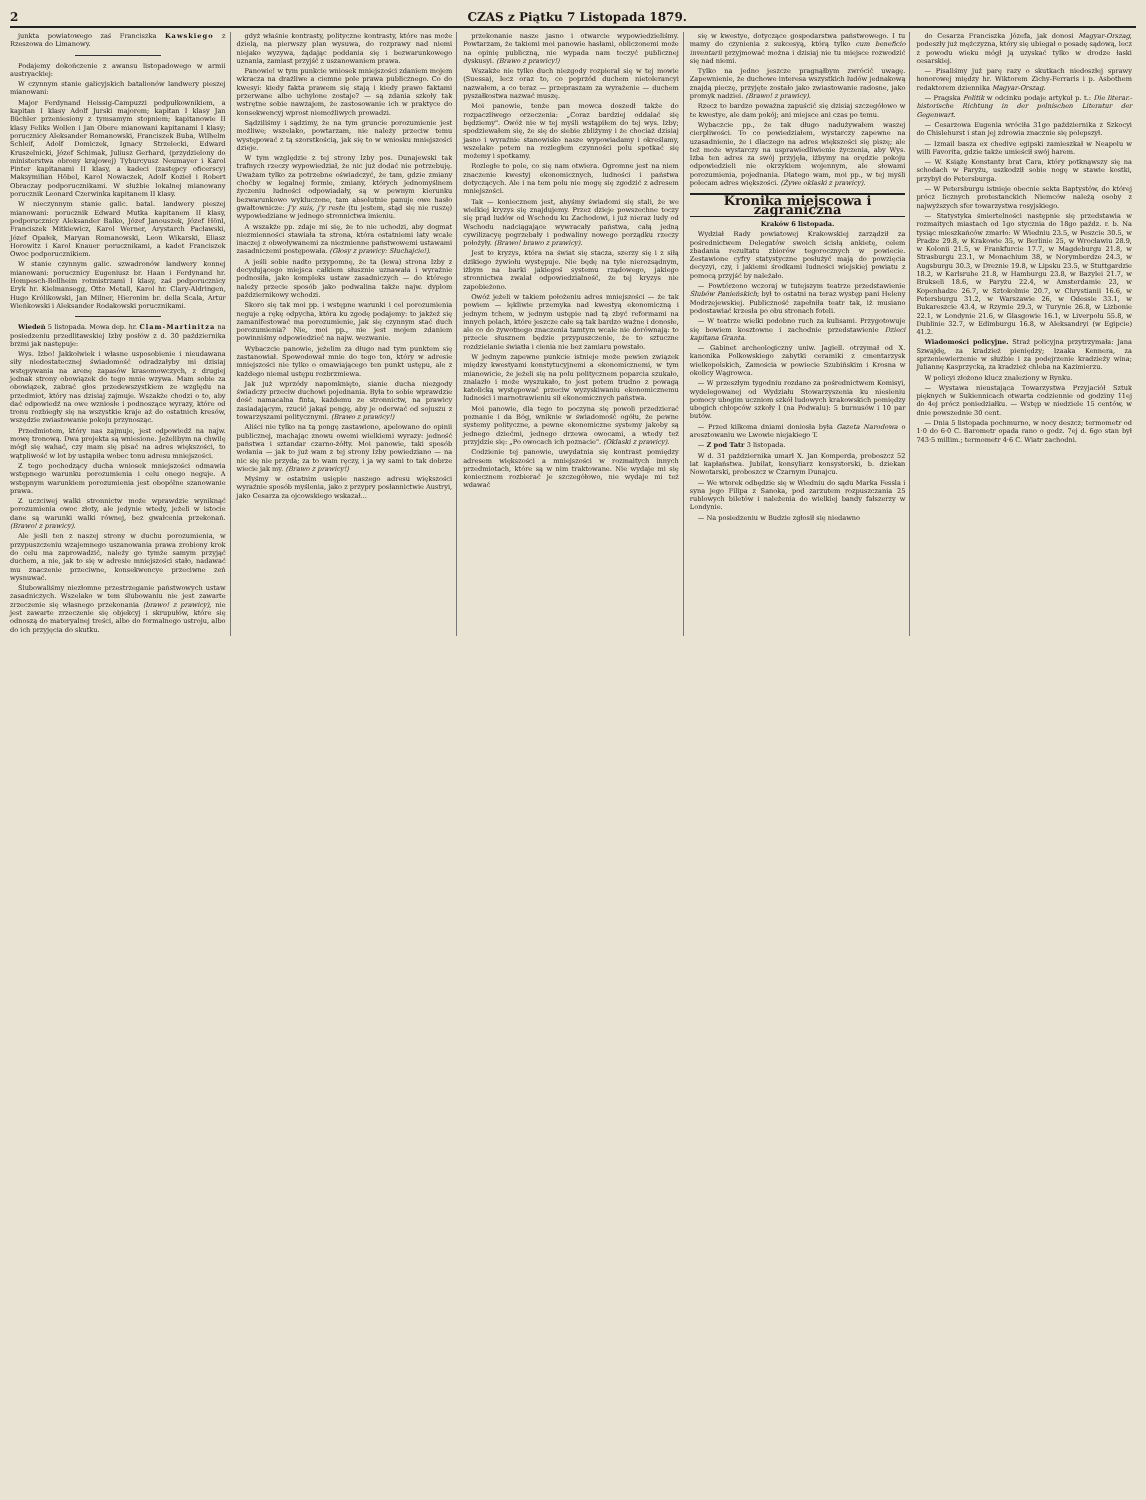2 CZAS z Piątku 7 Listopada 1879.
junkta powiatowego zaś Franciszka Kawskiego z Rzeszowa do Limanowy.
Podajemy dokończenie z awansu listopadowego w armii austryackiej:
W czynnym stanie galicyjskich batalionów landwery pieszej mianowani:
Major Ferdynand Heissig-Campuzzi podpułkownikiem, a kapitan I klasy Adolf Jurski majorem; kapitan I klasy Jan Büchler przeniesiony z tymsamym stopniem; kapitanowie II klasy Feliks Wollen i Jan Obere mianowani kapitanami I klasy; porucznicy Aleksander Romanowski, Franciszek Buba, Wilhelm Schleif, Adolf Domiczek, Ignacy Strzelecki, Edward Kruszelnicki, Józef Schimak, Juliusz Gerhard, (przydzielony do ministerstwa obrony krajowej) Tyburcyusz Neumayer i Karol Pinter kapitanami II klasy, a kadeci (zastępcy oficerscy) Maksymilian Höbel, Karol Nowaczek, Adolf Kozieł i Robert Obraczay podporucznikami. W służbie lokalnej mianowany porucznik Leonard Czerwinka kapitanem II klasy.
W nieczynnym stanie galic. batal. landwery pieszej mianowani: porucznik Edward Mutka kapitanem II klasy, podporucznicy Aleksander Balko, Józef Janouszek, Józef Hönl, Franciszek Mitkiewicz, Karol Werner, Arystarch Pacławski, Józef Opałek, Maryan Romanowski, Leon Wikarski, Eliasz Horowitz i Karol Knauer porucznikami, a kadet Franciszek Owoc podporucznikiem.
W stanie czynnym galic. szwadronów landwery konnej mianowani: porucznicy Eugeniusz br. Haan i Ferdynand hr. Hompesch-Bollheim rotmistrzami I klasy, zaś podporucznicy Eryk hr. Kielmansegg, Otto Metall, Karol hr. Clary-Aldringen, Hugo Królikowski, Jan Milner, Hieronim br. della Scala, Artur Wieńkowski i Aleksander Rodakowski porucznikami.
Wiedeń 5 listopada. Mowa dep. hr. Clam-Martinitza na posiedzeniu przedlitawskiej Izby posłów z d. 30 października brzmi jak następuje:
Wys. Izbo! Jakkolwiek i własne usposobienie i nieudawana siły niedostatecznej świadomość odradzałyby mi dzisiaj wstępywania na arenę zapasów krasomowczych, z drugiej jednak strony obowiązek do tego mnie wzywa. Mam sobie za obowiązek, zabrać głos przedewszystkiem ze względu na przedmiot, który nas dzisiaj zajmuje. Wszakże chodzi o to, aby dać odpowiedź na owe wzniosłe i podnoszące wyrazy, które od tronu rozbiegły się na wszystkie kraje aż do ostatnich kresów, wszędzie zwiastowanie pokoju przynosząc.
Przedmiotem, który nas zajmuje, jest odpowiedź na najw. mowę tronową. Dwa projekta są wniesione. Jeżelibym na chwilę mógł się wahać, czy mam się pisać na adres większości, to wątpliwość w lot by ustąpiła wobec tonu adresu mniejszości.
Z tego pochodzący ducha wniosek mniejszości odmawia wstępnego warunku porozumienia i celu onego neguje. A wstępnym warunkiem porozumienia jest obopólne szanowanie prawa.
Z uczciwej walki stronnictw może wprawdzie wyniknąć porozumienia owoc złoty, ale jedynie wtedy, jeżeli w istocie dane są warunki walki równej, bez gwałcenia przekonań. (Brawo! z prawicy).
Ale jeśli ten z naszej strony w duchu porozumienia, w przypuszczeniu wzajemnego uszanowania prawa zrobiony krok do celu ma zaprowadzić, należy go tymże samym przyjąć duchem, a nie, jak to się w adresie mniejszości stało, nadawać mu znaczenie przeciwne, konsekwencye przeciwne zeń wysnuwać.
Ślubowaliśmy niezłomne przestrzeganie państwowych ustaw zasadniczych. Wszelako w tem ślubowaniu nie jest zawarte zrzeczenie się własnego przekonania (brawo! z prawicy), nie jest zawarte zrzeczenie się objekcyj i skrupułów, które się odnoszą do materyalnej treści, albo do formalnego ustroju, albo do ich przyjęcia do skutku.
gdyż właśnie kontrasty, polityczne kontrasty, które nas może dzielą, na pierwszy plan wysuwa, do rozprawy nad niemi niejako wyzywa, żądając poddania się i bezwarunkowego uznania, zamiast przyjść z uszanowaniem prawa.
Panowie! w tym punkcie wniosek mniejszości zdaniem mojem wkracza na drażliwe a ciemne pole prawa publicznego. Co do kwesyi: kiedy fakta prawem się stają i kiedy prawo faktami przerwane albo uchylone zostaje? — są zdania szkoły tak wstrętne sobie nawzajem, że zastosowanie ich w praktyce do konsekwencyj wprost niemożliwych prowadzi.
Sądziliśmy i sądzimy, że na tym gruncie porozumienie jest możliwe; wszelako, powtarzam, nie należy przeciw temu występować z tą szorstkością, jak się to w wniosku mniejszości dzieje.
W tym względzie z tej strony Izby pos. Dunajewski tak trafnych rzeczy wypowiedział, że nic już dodać nie potrzebuję. Uważam tylko za potrzebne oświadczyć, że tam, gdzie zmiany choćby w legalnej formie, zmiany, których jednomyślnem życzeniu ludności odpowiadały, są w pewnym kierunku bezwarunkowo wykluczone, tam absolutnie panuje owe hasło gwałtownicze: J'y suis, j'y reste (tu jestem, stąd się nie ruszę) wypowiedziane w jednego stronnictwa imieniu.
A wszakże pp. zdaje mi się, że to nie uchodzi, aby dogmat niezmienności stawiała ta strona, która ostatniemi laty wcale inaczej z obwoływanemi za niezmienne państwowemi ustawami zasadniczemi postępowała. (Głosy z prawicy: Słuchajcie!).
A jeśli sobie nadto przypomnę, że ta (lewa) strona Izby z decydującego miejsca całkiem słusznie uznawała i wyraźnie podnosiła, jako kompleks ustaw zasadniczych — do którego należy przecie sposób jako podwalina także najw. dyplom październikowy wchodzi.
Skoro się tak moi pp. i wstępne warunki i cel porozumienia neguje a rękę odpycha, która ku zgodę podajemy: to jakżeż się zamanifestować ma porozumienie, jak się czynnym stać duch porozumienia? Nie, moi pp., nie jest mojem zdaniem powinniśmy odpowiedzieć na najw. wezwanie.
Wybaczcie panowie, jeżelim za długo nad tym punktem się zastanowiał. Spowodował mnie do tego ton, który w adresie mniejszości nie tylko o omawiającego ten punkt ustępu, ale z każdego niemal ustępu rozbrzmiewa.
Jak już wprzódy napomknięto, sianie ducha niezgody świadczy przeciw duchowi pojednania. Była to sobie wprawdzie dość namacalna finta, każdemu ze stronnictw, na prawicy zasiadającym, rzucić jakąś pengę, aby je oderwać od sojuszu z towarzyszami politycznymi. (Brawo z prawicy!)
Aliści nie tylko na tą pongę zastawiono, apelowano do opinii publicznej, machając znowu owemi wielkiemi wyrazy: jedność państwa i sztandar czarno-żółty. Moi panowie, taki sposób wołania — jak to już wam z tej strony Izby powiedziano — na nic się nie przyda; za to wam ręczy, i ja wy sami to tak dobrze wiecie jak my. (Brawo z prawicy!)
Myśmy w ostatnim usiępie naszego adresu większości wyraźnie sposób myślenia, jako z przypry posłannictwie Austryi, jako Cesarza za ojcowskiego wskazał...
przekonanie nasze jasno i otwarcie wypowiedzieliśmy. Powtarzam, że takiemi moi panowie hasłami, obliczonemi może na opinię publiczną, nie wypada nam toczyć publicznej dyskusyi. (Brawo z prawicy!)
Wszakże nie tylko duch niezgody rozpierał się w tej mowie (Suessa), lecz oraz to, co poprzód duchem nietolerancyi nazwałem, a co teraz — przepraszam za wyrażenie — duchem pyszałkostwa nazwać muszę.
Moi panowie, tenże pan mowca doszedł także do rozpaczliwego orzeczenia: „Coraz bardziej oddalać się będziemy". Owóż nie w tej myśli wstąpiłem do tej wys. Izby; spodziewałem się, że się do siebie zbliżymy i że chociaż dzisiaj jasno i wyraźnie stanowisko nasze wypowiadamy i określamy, wszelako potem na rozległem czynności polu spotkać się możemy i spotkamy.
Rozległe to pole, co się nam otwiera. Ogromne jest na niem znaczenie kwestyj ekonomicznych, ludności i państwa dotyczących. Ale i na tem polu nie mogę się zgodzić z adresem mniejszości.
Tak — koniecznem jest, abyśmy świadomi się stali, że we wielkiej kryzys się znajdujemy. Przez dzieje powszechne toczy się prąd ludów od Wschodu ku Zachodowi, i już nieraz ludy od Wschodu nadciągające wywracały państwa, całą jedną cywilizacyę pogrzebały i podwaliny nowego porządku rzeczy położyły. (Brawo! brawo z prawicy).
Jest to kryzys, która na świat się stacza, szerzy się i z siłą dzikiego żywiołu występuje. Nie będę na tyle nierozsądnym, iżbym na barki jakiegoś systemu rządowego, jakiego stronnictwa zwalał odpowiedzialność, że tej kryzys nie zapobieżono.
Owóż jeżeli w takiem położeniu adres mniejszości — że tak powiem — lękliwie przemyka nad kwestyą ekonomiczną i jednym tchem, w jednym ustępie nad tą zbyć reformami na innych polach, które jeszcze całe są tak bardzo ważne i donosłe, ale co do żywotnego znaczenia tamtym wcale nie dorównają: to przecie słusznem będzie przypuszczenie, że to sztuczne rozdzielanie światła i cienia nie bez zamiaru powstało.
W jednym zapewne punkcie istnieje może pewien związek między kwestyami konstytucyjnemi a ekonomicznemi, w tym mianowicie, że jeżeli się na polu politycznem poparcia szukało, znalazło i może wyszukało, to jest potem trudno z powagą katolicką występować przeciw wyzyskiwaniu ekonomicznemu ludności i marnotrawieniu sił ekonomicznych państwa.
Moi panowie, dla tego to poczyna się powoli przedzierać poznanie i da Bóg, wniknie w świadomość ogółu, że pewne systemy polityczne, a pewne ekonomiczne systemy jakoby są jednego dziećmi, jednego drzewa owocami, a wtedy też przyjdzie się: „Po owocach ich poznacie". (Oklaski z prawicy).
Codzienie tej panowie, uwydatnia się kontrast pomiędzy adresem większości a mniejszości w rozmaitych innych przedmiotach, które są w nim traktowane. Nie wydaje mi się koniecznem rozbierać je szczegółowo, nie wydaje mi też wdawać
się w kwestye, dotyczące gospodarstwa państwowego. I tu mamy do czynienia z sukcesyą, którą tylko cum beneficio inventarii przyjmować można i dzisiaj nie tu miejsce rozwodzić się nad niemi.
Tylko na jedno jeszcze pragnąłbym zwrócić uwagę. Zapewnienie, że duchowe interesa wszystkich ludów jednakową znajdą pieczę, przyjęte zostało jako zwiastowanie radosne, jako promyk nadziei. (Brawo! z prawicy).
Rzecz to bardzo poważna zapuścić się dzisiaj szczegółowo w te kwestye, ale dam pokój; ani miejsce ani czas po temu.
Wybaczcie pp., że tak długo nadużywałem waszej cierpliwości. To co powiedziałem, wystarczy zapewne na uzasadnienie, że i dlaczego na adres większości się piszę; ale też może wystarczy na usprawiedliwienie życzenia, aby Wys. Izba ten adres za swój przyjęła, iżbymy na orędzie pokoju odpowiedzieli nie okrzykiem wojennym, ale słowami porozumienia, pojednania. Dlatego wam, moi pp., w tej myśli polecam adres większości. (Żywe oklaski z prawicy).
Kronika miejscowa i zagraniczna
Kraków 6 listopada.
Wydział Rady powiatowej Krakowskiej zarządził za pośrednictwem Delegatów swoich ścisłą ankietę, celem zbadania rezultatu zbiorów tegorocznych w powiecie. Zestawione cyfry statystyczne posłużyć mają do powzięcia decyzyi, czy, i jakiemi środkami ludności wiejskiej powiatu z pomocą przyjść by należało.
— Powtórzono wczoraj w tutejszym teatrze przedstawienie Ślubów Panieńskich; był to ostatni na teraz występ pani Heleny Modrzejewskiej. Publiczność zapełniła teatr tak, iż musiano podostawiać krzesła po obu stronach foteli.
— W teatrze wielki podobno ruch za kulisami. Przygotowuje się bowiem kosztowne i zachodnie przedstawienie Dzieci kapitana Granta.
— Gabinet archeologiczny uniw. Jagiell. otrzymał od X. kanonika Polkowskiego zabytki ceramiki z cmentarzysk wielkopolskich, Zamościa w powiecie Szubińskim i Krosna w okolicy Wągrowca.
— W przeszłym tygodniu rozdano za pośrednictwem Komisyi, wydelegowanej od Wydziału Stowarzyszenia ku niesieniu pomocy ubogim uczniom szkół ludowych krakowskich pomiędzy ubogich chłopców szkoły I (na Podwalu): 5 burnusów i 10 par butów.
— Przed kilkoma dniami doniosła była Gazeta Narodowa o aresztowaniu we Lwowie niejakiego T.
— Z pod Tatr 3 listopada.
W d. 31 października umarł X. Jan Komperda, proboszcz 52 lat kapłaństwa. Jubilat, konsyliarz konsystorski, b. dziekan Nowotarski, proboszcz w Czarnym Dunajcu.
— We wtorek odbędzie się w Wiedniu do sądu Marka Fessla i syna jego Filipa z Sanoka, pod zarzutem rozpuszczania 25 rublowych biletów i należenia do wielkiej bandy fałszerzy w Londynie.
— Na posiedzeniu w Budzie zgłosił się niedawno
do Cesarza Franciszka Józefa, jak donosi Magyar-Orszag, podeszły już mężczyzna, który się ubiegał o posadę sądową, lecz z powodu wieku mógł ją uzyskać tylko w drodze łaski cesarskiej.
— Pisaliśmy już parę razy o skutkach niedoszłej sprawy honorowej między hr. Wiktorem Zichy-Ferraris i p. Asbothem redaktorem dziennika Magyar-Orszag.
— Pragska Politik w odcinku podaje artykuł p. t.: Die literar.-historische Richtung in der polnischen Literatur der Gegenwart.
— Cesarzowa Eugenia wróciła 31go października z Szkocyi do Chislehurst i stan jej zdrowia znacznie się polepszył.
— Izmail basza ex chedive egipski zamieszkał w Neapolu w willi Favorita, gdzie także umieścił swój harem.
— W. Książę Konstanty brat Cara, który potknąwszy się na schodach w Paryżu, uszkodził sobie nogę w stawie kostki, przybył do Petersburga.
— W Petersburgu istnieje obecnie sekta Baptystów, do której prócz licznych protestanckich Niemców należą osoby z najwyższych sfer towarzystwa rosyjskiego.
— Statystyka śmiertelności następnie się przedstawia w rozmaitych miastach od 1go stycznia do 18go paźdz. r. b. Na tysiąc mieszkańców zmarło: W Wiedniu 23.5, w Peszcie 30.5, w Pradze 29.8, w Krakowie 35, w Berlinie 25, w Wrocławiu 28.9, w Kolonii 21.5, w Frankfurcie 17.7, w Magdeburgu 21.8, w Strasburgu 23.1, w Monachium 38, w Norymberdze 24.3, w Augsburgu 30.3, w Dreznie 19.8, w Lipsku 23.5, w Stuttgardzie 18.2, w Karlsruhe 21.8, w Hamburgu 23.8, w Bazylei 21.7, w Brukseli 18.6, w Paryżu 22.4, w Amsterdamie 23, w Kopenhadze 26.7, w Sztokolmie 20.7, w Chrystianii 16.6, w Petersburgu 31.2, w Warszawie 26, w Odessie 33.1, w Bukareszcie 43.4, w Rzymie 29.3, w Turynie 26.8, w Lizbonie 22.1, w Londynie 21.6, w Glasgowie 16.1, w Liverpolu 55.8, w Dublinie 32.7, w Edimburgu 16.8, w Aleksandryi (w Egipcie) 41.2.
Wiadomości policyjne. Straż policyjna przytrzymała: Jana Szwajdę, za kradzież pieniędzy; Izaaka Kennera, za sprzeniewierzenie w służbie i za podejrzenie kradzieży wina; Juliannę Kasprzycką, za kradzież chleba na Kazimierzu.
W policyi złożono klucz znaleziony w Rynku.
— Wystawa nieustająca Towarzystwa Przyjaciół Sztuk pięknych w Sukiennicach otwarta codziennie od godziny 11ej do 4ej prócz poniedziałku. — Wstęp w niedziele 15 centów, w dnie powszednie 30 cent.
— Dnia 5 listopada pochmurno, w nocy deszcz; termometr od 1·0 do 6·0 C. Barometr opada rano o godz. 7ej d. 6go stan był 743·5 millim.; termometr 4·6 C. Wiatr zachodni.